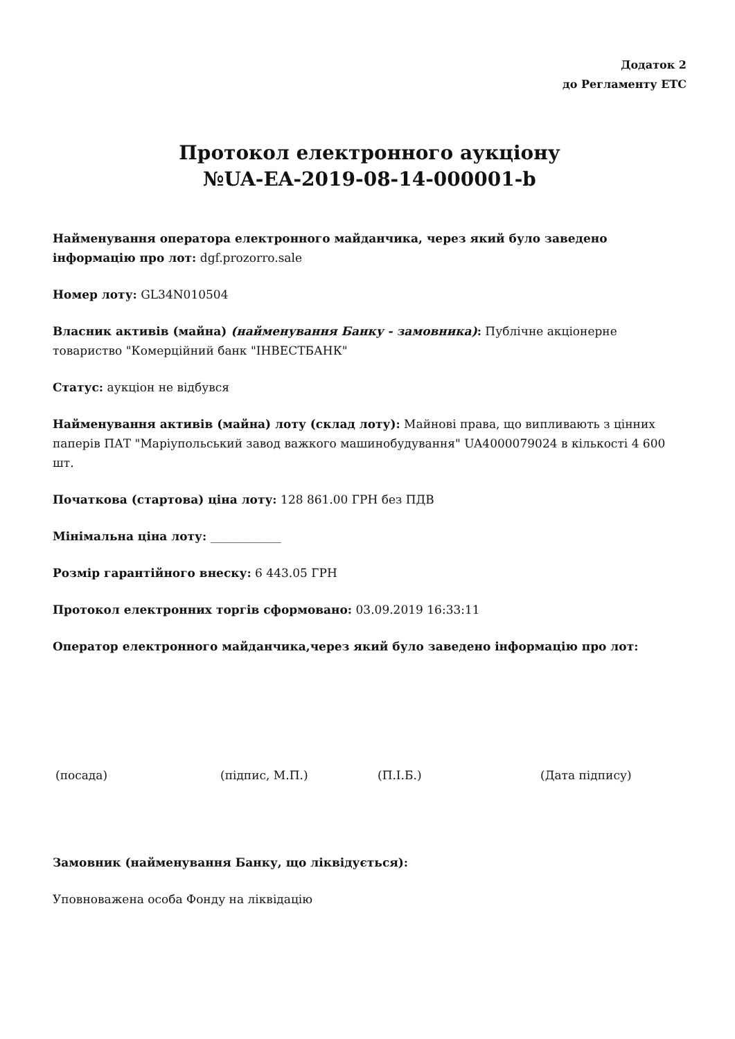Додаток 2
до Регламенту ЕТС
Протокол електронного аукціону
№UA-EA-2019-08-14-000001-b
Найменування оператора електронного майданчика, через який було заведено інформацію про лот: dgf.prozorro.sale
Номер лоту: GL34N010504
Власник активів (майна) (найменування Банку - замовника): Публічне акціонерне товариство "Комерційний банк "ІНВЕСТБАНК"
Статус: аукціон не відбувся
Найменування активів (майна) лоту (склад лоту): Майнові права, що випливають з цінних паперів ПАТ "Маріупольський завод важкого машинобудування" UA4000079024 в кількості 4 600 шт.
Початкова (стартова) ціна лоту: 128 861.00 ГРН без ПДВ
Мінімальна ціна лоту: ____________
Розмір гарантійного внеску: 6 443.05 ГРН
Протокол електронних торгів сформовано: 03.09.2019 16:33:11
Оператор електронного майданчика,через який було заведено інформацію про лот:
(посада) (підпис, М.П.) (П.І.Б.) (Дата підпису)
Замовник (найменування Банку, що ліквідується):
Уповноважена особа Фонду на ліквідацію